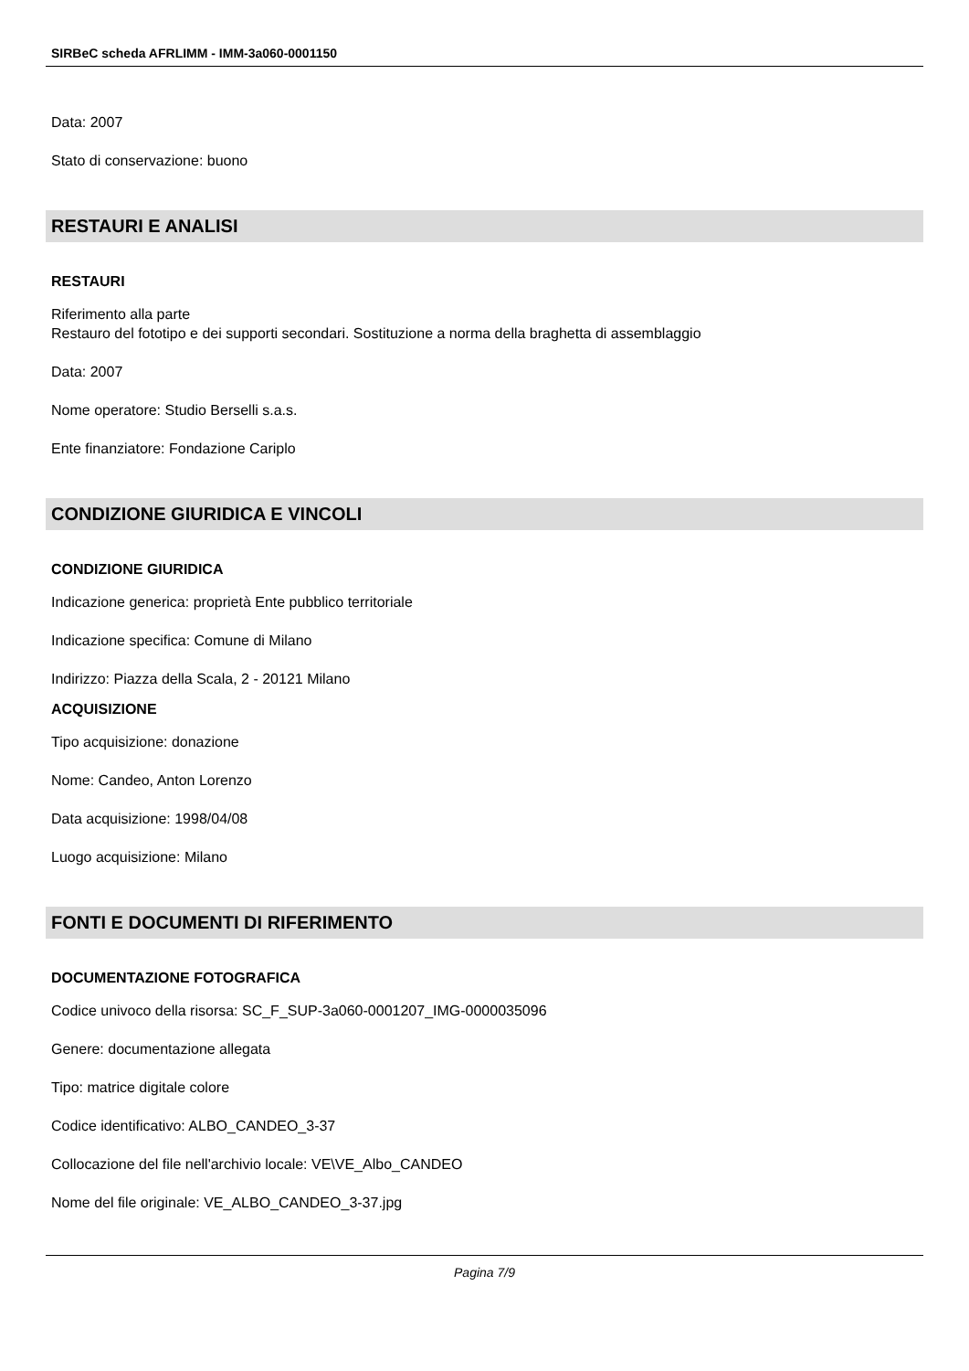SIRBeC scheda AFRLIMM - IMM-3a060-0001150
Data: 2007
Stato di conservazione: buono
RESTAURI E ANALISI
RESTAURI
Riferimento alla parte
Restauro del fototipo e dei supporti secondari. Sostituzione a norma della braghetta di assemblaggio
Data: 2007
Nome operatore: Studio Berselli s.a.s.
Ente finanziatore: Fondazione Cariplo
CONDIZIONE GIURIDICA E VINCOLI
CONDIZIONE GIURIDICA
Indicazione generica: proprietà Ente pubblico territoriale
Indicazione specifica: Comune di Milano
Indirizzo: Piazza della Scala, 2 - 20121 Milano
ACQUISIZIONE
Tipo acquisizione: donazione
Nome: Candeo, Anton Lorenzo
Data acquisizione: 1998/04/08
Luogo acquisizione: Milano
FONTI E DOCUMENTI DI RIFERIMENTO
DOCUMENTAZIONE FOTOGRAFICA
Codice univoco della risorsa: SC_F_SUP-3a060-0001207_IMG-0000035096
Genere: documentazione allegata
Tipo: matrice digitale colore
Codice identificativo: ALBO_CANDEO_3-37
Collocazione del file nell'archivio locale: VE\VE_Albo_CANDEO
Nome del file originale: VE_ALBO_CANDEO_3-37.jpg
Pagina 7/9